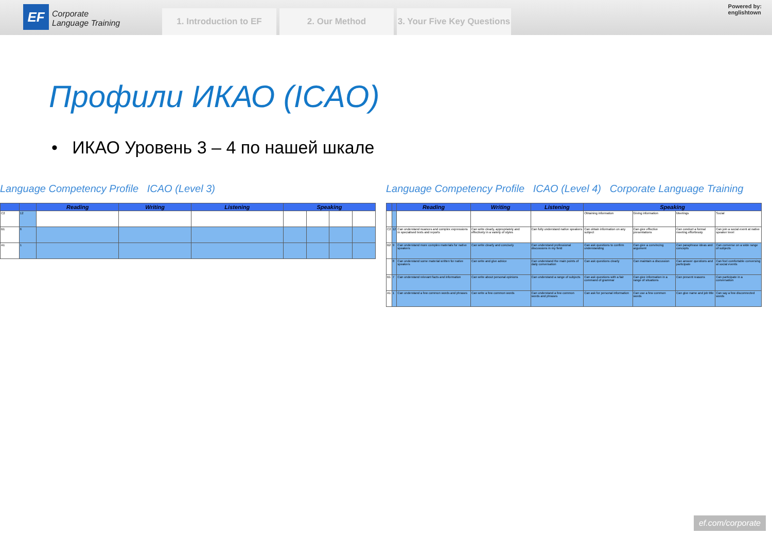EF
Corporate
Language Training
1. Introduction to EF 2. Our Method 3. Your Five Key Questions
Powered by:
englishtown
Профили ИКАО (ICAO)
• ИКАО Уровень 3 – 4 по нашей шкале
Language Competency Profile ICAO (Level 3)
| | | Reading | Writing | Listening | Speaking | | | |
| --- | --- | --- | --- | --- | --- | --- | --- | --- |
| C2 | 12 | | | | | | | |
| B1 | 6 | | | | | | | |
| A1 | 1 | | | | | | | |
Language Competency Profile ICAO (Level 4) Corporate Language Training
| | | Reading | Writing | Listening | Speaking | | | |
| --- | --- | --- | --- | --- | --- | --- | --- | --- |
| | | | | | Obtaining information | Giving information | Meetings | Social |
| C2 | 12 | Can understand nuances and complex expressions in specialised texts and reports | Can write clearly, appropriately and effectively in a variety of styles | Can fully understand native speakers | Can obtain information on any subject | Can give effective presentations | Can conduct a formal meeting effortlessly | Can join a social event at native speaker level |
| B2 | 9 | Can understand more complex materials for native speakers | Can write clearly and concisely | Can understand professional discussions in my field | Can ask questions to confirm understanding | Can give a convincing argument | Can paraphrase ideas and concepts | Can converse on a wide range of subjects |
| | 8 | Can understand some material written for native speakers | Can write and give advice | Can understand the main points of daily conversation | Can ask questions clearly | Can maintain a discussion | Can answer questions and participate | Can feel comfortable conversing at social events |
| B1 | 7 | Can understand relevant facts and information | Can write about personal opinions | Can understand a range of subjects | Can ask questions with a fair command of grammar | Can give information in a range of situations | Can present reasons | Can participate in a conversation |
| A1 | 1 | Can understand a few common words and phrases | Can write a few common words | Can understand a few common words and phrases | Can ask for personal information | Can use a few common words | Can give name and job title | Can say a few disconnected words |
ef.com/corporate